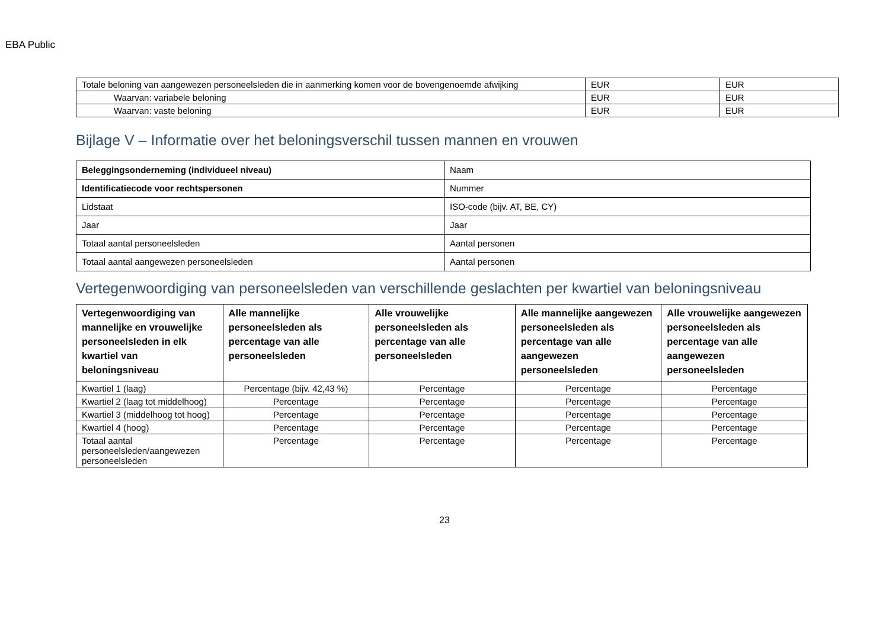EBA Public
| Totale beloning van aangewezen personeelsleden die in aanmerking komen voor de bovengenoemde afwijking | EUR | EUR |
| Waarvan: variabele beloning | EUR | EUR |
| Waarvan: vaste beloning | EUR | EUR |
Bijlage V – Informatie over het beloningsverschil tussen mannen en vrouwen
| Beleggingsonderneming (individueel niveau) | Naam |
| Identificatiecode voor rechtspersonen | Nummer |
| Lidstaat | ISO-code (bijv. AT, BE, CY) |
| Jaar | Jaar |
| Totaal aantal personeelsleden | Aantal personen |
| Totaal aantal aangewezen personeelsleden | Aantal personen |
Vertegenwoordiging van personeelsleden van verschillende geslachten per kwartiel van beloningsniveau
| Vertegenwoordiging van mannelijke en vrouwelijke personeelsleden in elk kwartiel van beloningsniveau | Alle mannelijke personeelsleden als percentage van alle personeelsleden | Alle vrouwelijke personeelsleden als percentage van alle personeelsleden | Alle mannelijke aangewezen personeelsleden als percentage van alle aangewezen personeelsleden | Alle vrouwelijke aangewezen personeelsleden als percentage van alle aangewezen personeelsleden |
| --- | --- | --- | --- | --- |
| Kwartiel 1 (laag) | Percentage (bijv. 42,43 %) | Percentage | Percentage | Percentage |
| Kwartiel 2 (laag tot middelhoog) | Percentage | Percentage | Percentage | Percentage |
| Kwartiel 3 (middelhoog tot hoog) | Percentage | Percentage | Percentage | Percentage |
| Kwartiel 4 (hoog) | Percentage | Percentage | Percentage | Percentage |
| Totaal aantal personeelsleden/aangewezen personeelsleden | Percentage | Percentage | Percentage | Percentage |
23